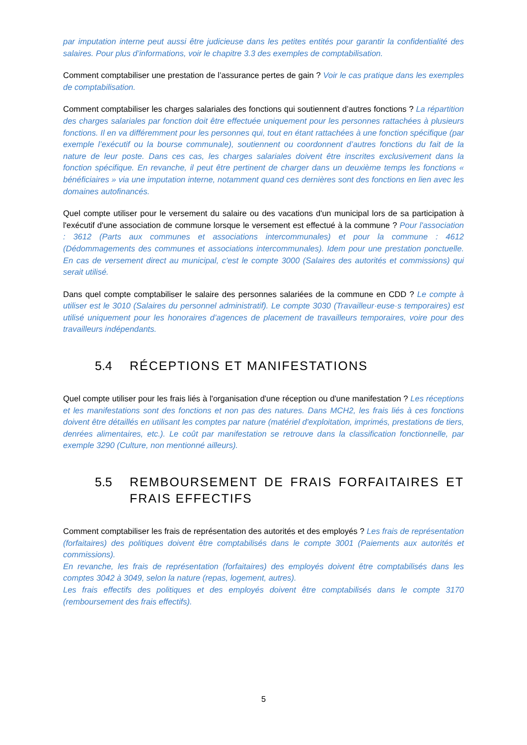par imputation interne peut aussi être judicieuse dans les petites entités pour garantir la confidentialité des salaires. Pour plus d’informations, voir le chapitre 3.3 des exemples de comptabilisation.
Comment comptabiliser une prestation de l’assurance pertes de gain ? Voir le cas pratique dans les exemples de comptabilisation.
Comment comptabiliser les charges salariales des fonctions qui soutiennent d’autres fonctions ? La répartition des charges salariales par fonction doit être effectuée uniquement pour les personnes rattachées à plusieurs fonctions. Il en va différemment pour les personnes qui, tout en étant rattachées à une fonction spécifique (par exemple l’exécutif ou la bourse communale), soutiennent ou coordonnent d’autres fonctions du fait de la nature de leur poste. Dans ces cas, les charges salariales doivent être inscrites exclusivement dans la fonction spécifique. En revanche, il peut être pertinent de charger dans un deuxième temps les fonctions « bénéficiaires » via une imputation interne, notamment quand ces dernières sont des fonctions en lien avec les domaines autofinancés.
Quel compte utiliser pour le versement du salaire ou des vacations d'un municipal lors de sa participation à l'exécutif d'une association de commune lorsque le versement est effectué à la commune ? Pour l'association : 3612 (Parts aux communes et associations intercommunales) et pour la commune : 4612 (Dédommagements des communes et associations intercommunales). Idem pour une prestation ponctuelle. En cas de versement direct au municipal, c'est le compte 3000 (Salaires des autorités et commissions) qui serait utilisé.
Dans quel compte comptabiliser le salaire des personnes salariées de la commune en CDD ? Le compte à utiliser est le 3010 (Salaires du personnel administratif). Le compte 3030 (Travailleur·euse·s temporaires) est utilisé uniquement pour les honoraires d’agences de placement de travailleurs temporaires, voire pour des travailleurs indépendants.
5.4 RÉCEPTIONS ET MANIFESTATIONS
Quel compte utiliser pour les frais liés à l'organisation d'une réception ou d'une manifestation ? Les réceptions et les manifestations sont des fonctions et non pas des natures. Dans MCH2, les frais liés à ces fonctions doivent être détaillés en utilisant les comptes par nature (matériel d'exploitation, imprimés, prestations de tiers, denrées alimentaires, etc.). Le coût par manifestation se retrouve dans la classification fonctionnelle, par exemple 3290 (Culture, non mentionné ailleurs).
5.5 REMBOURSEMENT DE FRAIS FORFAITAIRES ET FRAIS EFFECTIFS
Comment comptabiliser les frais de représentation des autorités et des employés ? Les frais de représentation (forfaitaires) des politiques doivent être comptabilisés dans le compte 3001 (Paiements aux autorités et commissions).
En revanche, les frais de représentation (forfaitaires) des employés doivent être comptabilisés dans les comptes 3042 à 3049, selon la nature (repas, logement, autres).
Les frais effectifs des politiques et des employés doivent être comptabilisés dans le compte 3170 (remboursement des frais effectifs).
5